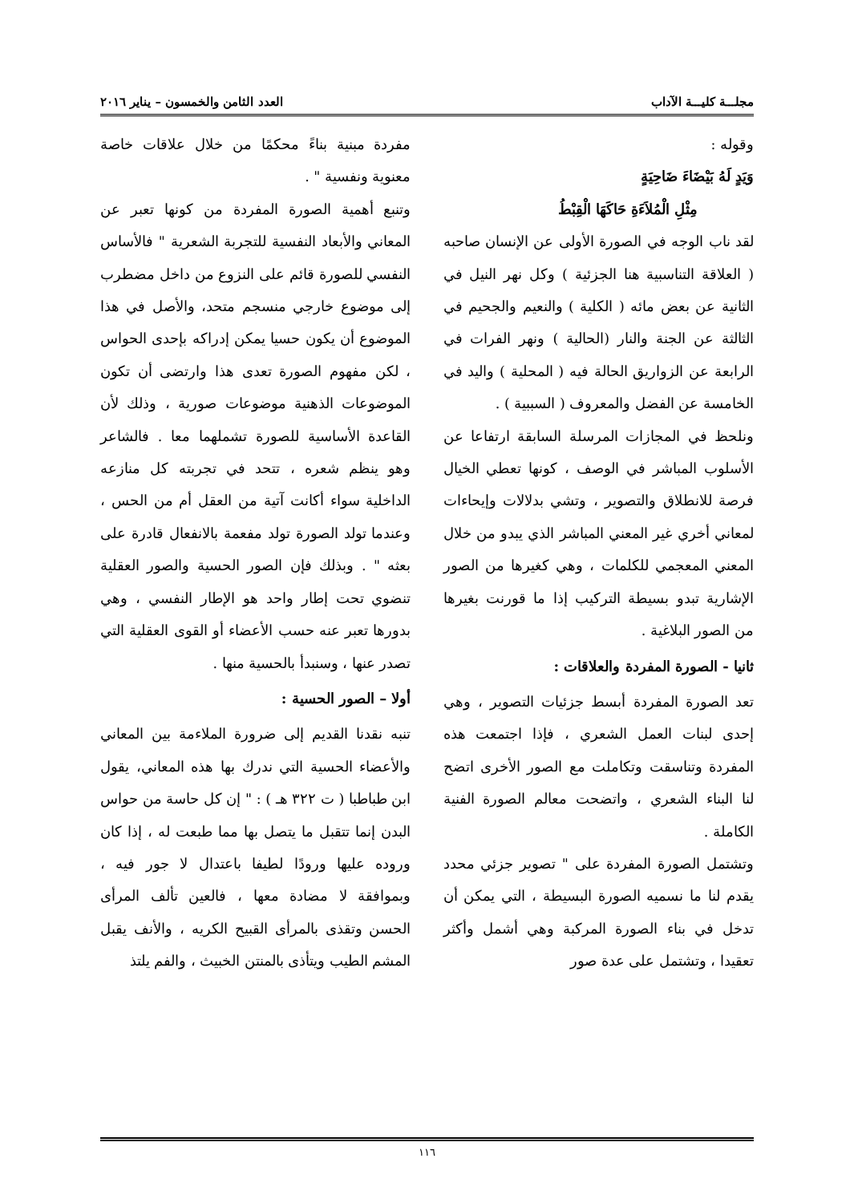مجلـــة كليـــة الآداب العدد الثامن والخمسون – يناير ٢٠١٦
وقوله :
وَيَدٍ لَهُ بَيْضَاءَ ضَاحِيَةٍ
مِثْلِ الْمُلاَءَةِ حَاكَهَا الْقِبْطُ
لقد ناب الوجه في الصورة الأولى عن الإنسان صاحبه ( العلاقة التناسبية هنا الجزئية ) وكل نهر النيل في الثانية عن بعض مائه ( الكلية ) والنعيم والجحيم في الثالثة عن الجنة والنار (الحالية ) ونهر الفرات في الرابعة عن الزواريق الحالة فيه ( المحلية ) واليد في الخامسة عن الفضل والمعروف ( السببية ) .
ونلحظ في المجازات المرسلة السابقة ارتفاعا عن الأسلوب المباشر في الوصف ، كونها تعطي الخيال فرصة للانطلاق والتصوير ، وتشي بدلالات وإيحاءات لمعاني أخري غير المعني المباشر الذي يبدو من خلال المعني المعجمي للكلمات ، وهي كغيرها من الصور الإشارية تبدو بسيطة التركيب إذا ما قورنت بغيرها من الصور البلاغية .
ثانيا - الصورة المفردة والعلاقات :
تعد الصورة المفردة أبسط جزئيات التصوير ، وهي إحدى لبنات العمل الشعري ، فإذا اجتمعت هذه المفردة وتناسقت وتكاملت مع الصور الأخرى اتضح لنا البناء الشعري ، واتضحت معالم الصورة الفنية الكاملة .
وتشتمل الصورة المفردة على " تصوير جزئي محدد يقدم لنا ما نسميه الصورة البسيطة ، التي يمكن أن تدخل في بناء الصورة المركبة وهي أشمل وأكثر تعقيدا ، وتشتمل على عدة صور
مفردة مبنية بناءً محكمًا من خلال علاقات خاصة معنوية ونفسية " .
وتنبع أهمية الصورة المفردة من كونها تعبر عن المعاني والأبعاد النفسية للتجربة الشعرية " فالأساس النفسي للصورة قائم على النزوع من داخل مضطرب إلى موضوع خارجي منسجم متحد، والأصل في هذا الموضوع أن يكون حسيا يمكن إدراكه بإحدى الحواس ، لكن مفهوم الصورة تعدى هذا وارتضى أن تكون الموضوعات الذهنية موضوعات صورية ، وذلك لأن القاعدة الأساسية للصورة تشملهما معا . فالشاعر وهو ينظم شعره ، تتحد في تجربته كل منازعه الداخلية سواء أكانت آتية من العقل أم من الحس ، وعندما تولد الصورة تولد مفعمة بالانفعال قادرة على بعثه " . وبذلك فإن الصور الحسية والصور العقلية تنضوي تحت إطار واحد هو الإطار النفسي ، وهي بدورها تعبر عنه حسب الأعضاء أو القوى العقلية التي تصدر عنها ، وسنبدأ بالحسية منها .
أولا – الصور الحسية :
تنبه نقدنا القديم إلى ضرورة الملاءمة بين المعاني والأعضاء الحسية التي ندرك بها هذه المعاني، يقول ابن طباطبا ( ت ٣٢٢ هـ ) : " إن كل حاسة من حواس البدن إنما تتقبل ما يتصل بها مما طبعت له ، إذا كان وروده عليها ورودًا لطيفا باعتدال لا جور فيه ، وبموافقة لا مضادة معها ، فالعين تألف المرأى الحسن وتقذى بالمرأى القبيح الكريه ، والأنف يقبل المشم الطيب ويتأذى بالمنتن الخبيث ، والفم يلتذ
١١٦